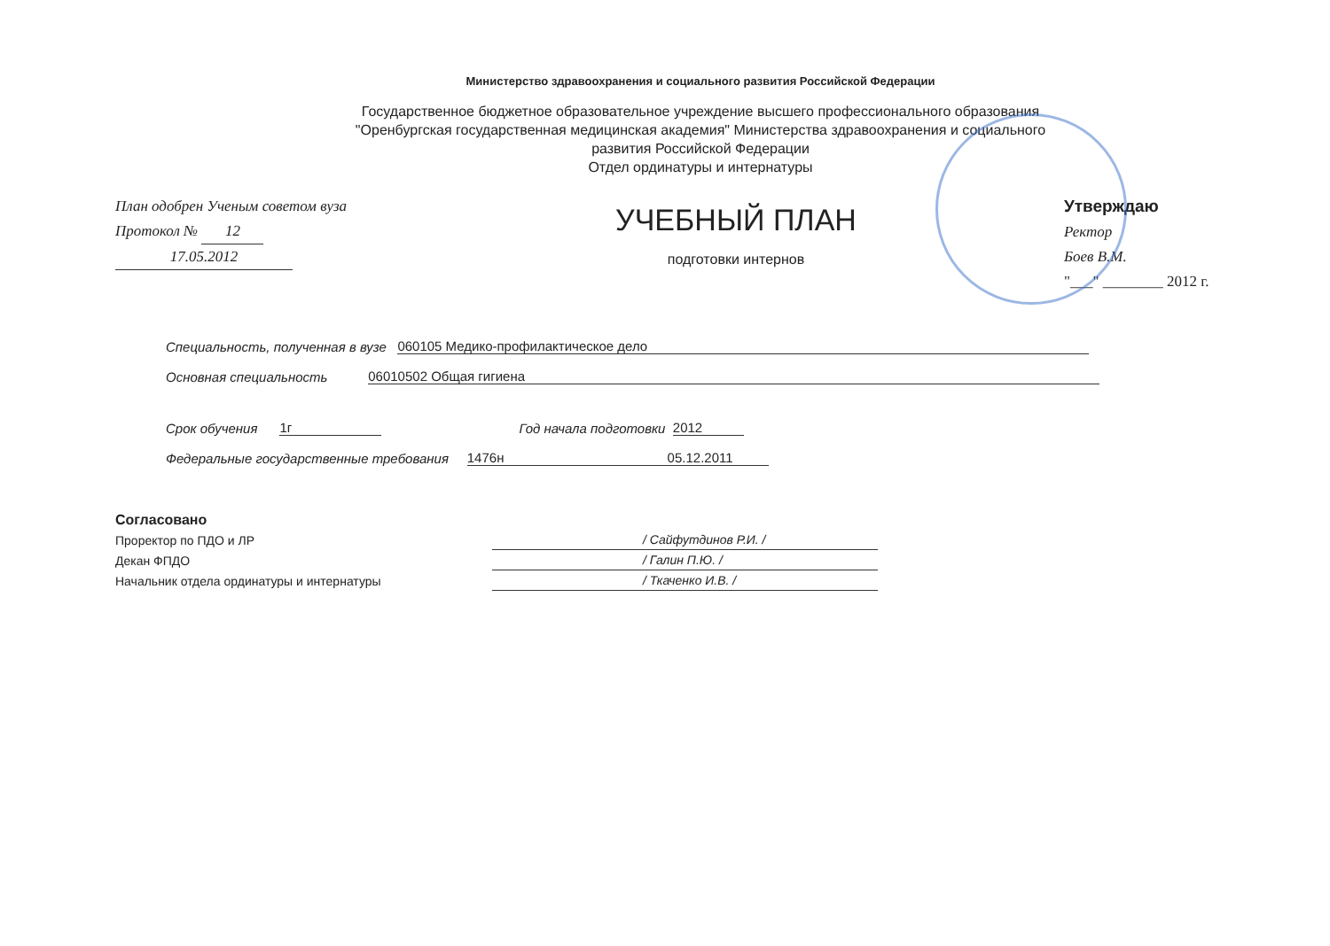Министерство здравоохранения и социального развития Российской Федерации
Государственное бюджетное образовательное учреждение высшего профессионального образования
"Оренбургская государственная медицинская академия" Министерства здравоохранения и социального
развития Российской Федерации
Отдел ординатуры и интернатуры
План одобрен Ученым советом вуза
Протокол № 12
17.05.2012
УЧЕБНЫЙ ПЛАН
подготовки интернов
Утверждаю
Ректор
Боев В.М.
"___" ________ 2012 г.
Специальность, полученная в вузе 060105 Медико-профилактическое дело
Основная специальность 06010502 Общая гигиена
Срок обучения 1г Год начала подготовки 2012
Федеральные государственные требования 1476н 05.12.2011
Согласовано
Проректор по ПДО и ЛР / Сайфутдинов Р.И. /
Декан ФПДО / Галин П.Ю. /
Начальник отдела ординатуры и интернатуры / Ткаченко И.В. /